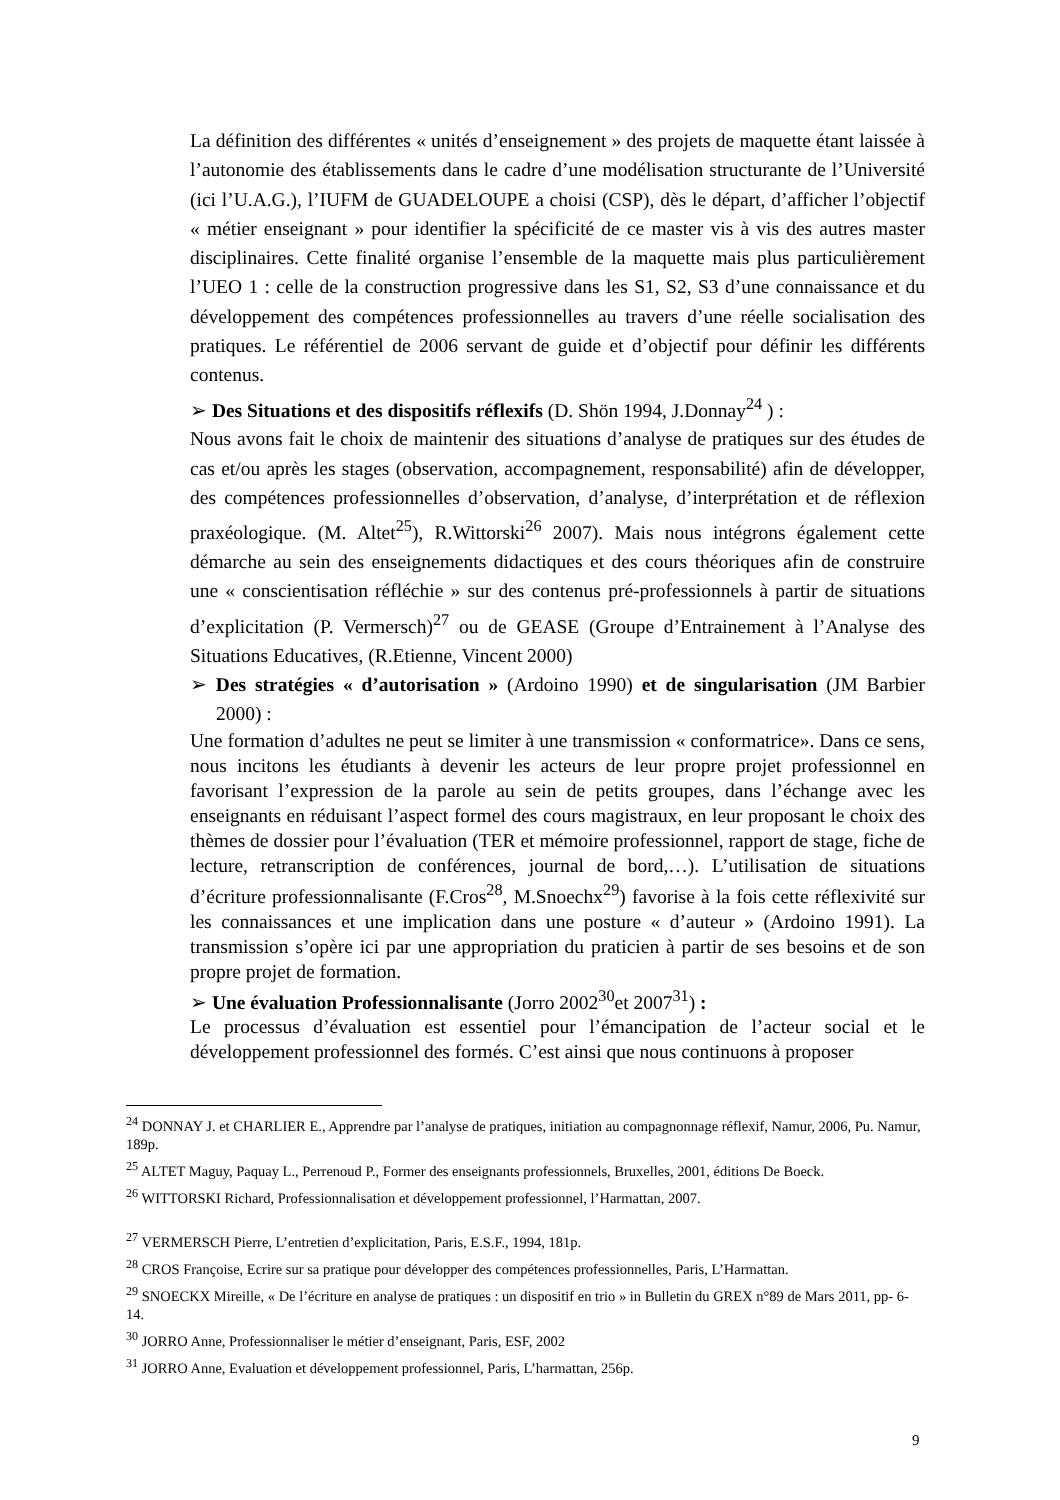La définition des différentes « unités d’enseignement » des projets de maquette étant laissée à l’autonomie des établissements dans le cadre d’une modélisation structurante de l’Université (ici l’U.A.G.), l’IUFM de GUADELOUPE a choisi (CSP), dès le départ, d’afficher l’objectif « métier enseignant » pour identifier la spécificité de ce master vis à vis des autres master disciplinaires. Cette finalité organise l’ensemble de la maquette mais plus particulièrement l’UEO 1 : celle de la construction progressive dans les S1, S2, S3 d’une connaissance et du développement des compétences professionnelles au travers d’une réelle socialisation des pratiques. Le référentiel de 2006 servant de guide et d’objectif pour définir les différents contenus.
➢ Des Situations et des dispositifs réflexifs (D. Shön 1994, J.Donnay<sup>24</sup> ) :
Nous avons fait le choix de maintenir des situations d’analyse de pratiques sur des études de cas et/ou après les stages (observation, accompagnement, responsabilité) afin de développer, des compétences professionnelles d’observation, d’analyse, d’interprétation et de réflexion praxéologique. (M. Altet<sup>25</sup>), R.Wittorski<sup>26</sup> 2007). Mais nous intégrons également cette démarche au sein des enseignements didactiques et des cours théoriques afin de construire une « conscientisation réfléchie » sur des contenus pré-professionnels à partir de situations d’explicitation (P. Vermersch)<sup>27</sup> ou de GEASE (Groupe d’Entrainement à l’Analyse des Situations Educatives, (R.Etienne, Vincent 2000)
➢ Des stratégies « d’autorisation » (Ardoino 1990) et de singularisation (JM Barbier 2000) :
Une formation d’adultes ne peut se limiter à une transmission « conformatrice». Dans ce sens, nous incitons les étudiants à devenir les acteurs de leur propre projet professionnel en favorisant l’expression de la parole au sein de petits groupes, dans l’échange avec les enseignants en réduisant l’aspect formel des cours magistraux, en leur proposant le choix des thèmes de dossier pour l’évaluation (TER et mémoire professionnel, rapport de stage, fiche de lecture, retranscription de conférences, journal de bord,…). L’utilisation de situations d’écriture professionnalisante (F.Cros<sup>28</sup>, M.Snoechx<sup>29</sup>) favorise à la fois cette réflexivité sur les connaissances et une implication dans une posture « d’auteur » (Ardoino 1991). La transmission s’opère ici par une appropriation du praticien à partir de ses besoins et de son propre projet de formation.
➢ Une évaluation Professionnalisante (Jorro 2002<sup>30</sup>et 2007<sup>31</sup>) :
Le processus d’évaluation est essentiel pour l’émancipation de l’acteur social et le développement professionnel des formés. C’est ainsi que nous continuons à proposer
<sup>24</sup> DONNAY J. et CHARLIER E., Apprendre par l’analyse de pratiques, initiation au compagnonnage réflexif, Namur, 2006, Pu. Namur, 189p.
<sup>25</sup> ALTET Maguy, Paquay L., Perrenoud P., Former des enseignants professionnels, Bruxelles, 2001, éditions De Boeck.
<sup>26</sup> WITTORSKI Richard, Professionnalisation et développement professionnel, l’Harmattan, 2007.
<sup>27</sup> VERMERSCH Pierre, L’entretien d’explicitation, Paris, E.S.F., 1994, 181p.
<sup>28</sup> CROS Françoise, Ecrire sur sa pratique pour développer des compétences professionnelles, Paris, L’Harmattan.
<sup>29</sup> SNOECKX Mireille, « De l’écriture en analyse de pratiques : un dispositif en trio » in Bulletin du GREX n°89 de Mars 2011, pp- 6-14.
<sup>30</sup> JORRO Anne, Professionnaliser le métier d’enseignant, Paris, ESF, 2002
<sup>31</sup> JORRO Anne, Evaluation et développement professionnel, Paris, L’harmattan, 256p.
9